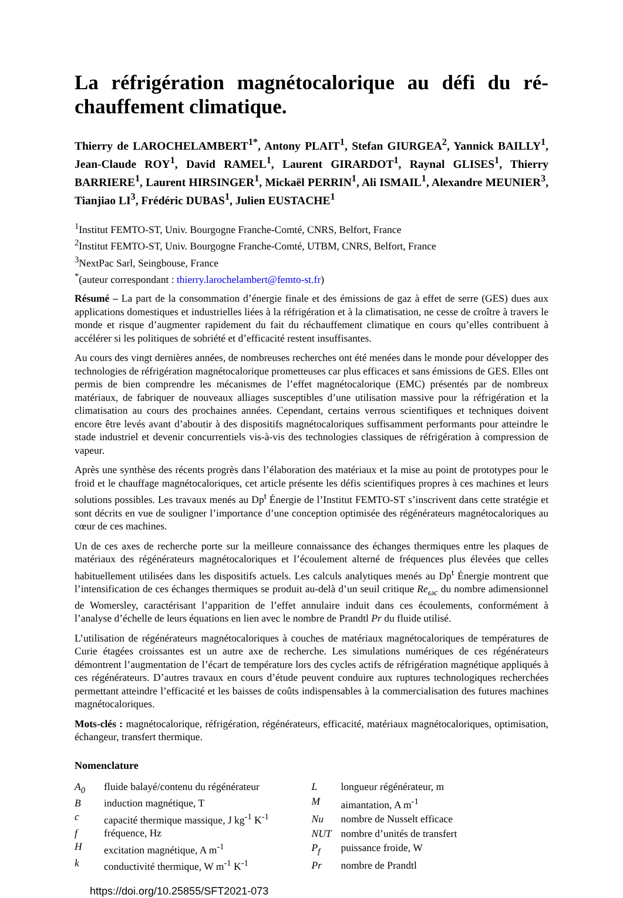La réfrigération magnétocalorique au défi du ré-chauffement climatique.
Thierry de LAROCHELAMBERT<sup>1*</sup>, Antony PLAIT<sup>1</sup>, Stefan GIURGEA<sup>2</sup>, Yannick BAILLY<sup>1</sup>, Jean-Claude ROY<sup>1</sup>, David RAMEL<sup>1</sup>, Laurent GIRARDOT<sup>1</sup>, Raynal GLISES<sup>1</sup>, Thierry BARRIERE<sup>1</sup>, Laurent HIRSINGER<sup>1</sup>, Mickaël PERRIN<sup>1</sup>, Ali ISMAIL<sup>1</sup>, Alexandre MEUNIER<sup>3</sup>, Tianjiao LI<sup>3</sup>, Frédéric DUBAS<sup>1</sup>, Julien EUSTACHE<sup>1</sup>
<sup>1</sup> Institut FEMTO-ST, Univ. Bourgogne Franche-Comté, CNRS, Belfort, France
<sup>2</sup> Institut FEMTO-ST, Univ. Bourgogne Franche-Comté, UTBM, CNRS, Belfort, France
<sup>3</sup> NextPac Sarl, Seingbouse, France
<sup>*</sup> (auteur correspondant : thierry.larochelambert@femto-st.fr)
Résumé – La part de la consommation d’énergie finale et des émissions de gaz à effet de serre (GES) dues aux applications domestiques et industrielles liées à la réfrigération et à la climatisation, ne cesse de croître à travers le monde et risque d’augmenter rapidement du fait du réchauffement climatique en cours qu’elles contribuent à accélérer si les politiques de sobriété et d’efficacité restent insuffisantes.
Au cours des vingt dernières années, de nombreuses recherches ont été menées dans le monde pour développer des technologies de réfrigération magnétocalorique prometteuses car plus efficaces et sans émissions de GES. Elles ont permis de bien comprendre les mécanismes de l’effet magnétocalorique (EMC) présentés par de nombreux matériaux, de fabriquer de nouveaux alliages susceptibles d’une utilisation massive pour la réfrigération et la climatisation au cours des prochaines années. Cependant, certains verrous scientifiques et techniques doivent encore être levés avant d’aboutir à des dispositifs magnétocaloriques suffisamment performants pour atteindre le stade industriel et devenir concurrentiels vis-à-vis des technologies classiques de réfrigération à compression de vapeur.
Après une synthèse des récents progrès dans l’élaboration des matériaux et la mise au point de prototypes pour le froid et le chauffage magnétocaloriques, cet article présente les défis scientifiques propres à ces machines et leurs solutions possibles. Les travaux menés au Dp<sup>t</sup> Énergie de l’Institut FEMTO-ST s’inscrivent dans cette stratégie et sont décrits en vue de souligner l’importance d’une conception optimisée des régénérateurs magnétocaloriques au cœur de ces machines.
Un de ces axes de recherche porte sur la meilleure connaissance des échanges thermiques entre les plaques de matériaux des régénérateurs magnétocaloriques et l’écoulement alterné de fréquences plus élevées que celles habituellement utilisées dans les dispositifs actuels. Les calculs analytiques menés au Dp<sup>t</sup> Énergie montrent que l’intensification de ces échanges thermiques se produit au-delà d’un seuil critique Re<sub>ωc</sub> du nombre adimensionnel de Womersley, caractérisant l’apparition de l’effet annulaire induit dans ces écoulements, conformément à l’analyse d’échelle de leurs équations en lien avec le nombre de Prandtl Pr du fluide utilisé.
L’utilisation de régénérateurs magnétocaloriques à couches de matériaux magnétocaloriques de températures de Curie étagées croissantes est un autre axe de recherche. Les simulations numériques de ces régénérateurs démontrent l’augmentation de l’écart de température lors des cycles actifs de réfrigération magnétique appliqués à ces régénérateurs. D’autres travaux en cours d’étude peuvent conduire aux ruptures technologiques recherchées permettant atteindre l’efficacité et les baisses de coûts indispensables à la commercialisation des futures machines magnétocaloriques.
Mots-clés : magnétocalorique, réfrigération, régénérateurs, efficacité, matériaux magnétocaloriques, optimisation, échangeur, transfert thermique.
Nomenclature
| A<sub>0</sub> | fluide balayé/contenu du régénérateur |
| B | induction magnétique, T |
| c | capacité thermique massique, J kg<sup>-1</sup> K<sup>-1</sup> |
| f | fréquence, Hz |
| H | excitation magnétique, A m<sup>-1</sup> |
| k | conductivité thermique, W m<sup>-1</sup> K<sup>-1</sup> |
| L | longueur régénérateur, m |
| M | aimantation, A m<sup>-1</sup> |
| Nu | nombre de Nusselt efficace |
| NUT | nombre d’unités de transfert |
| P<sub>f</sub> | puissance froide, W |
| Pr | nombre de Prandtl |
https://doi.org/10.25855/SFT2021-073